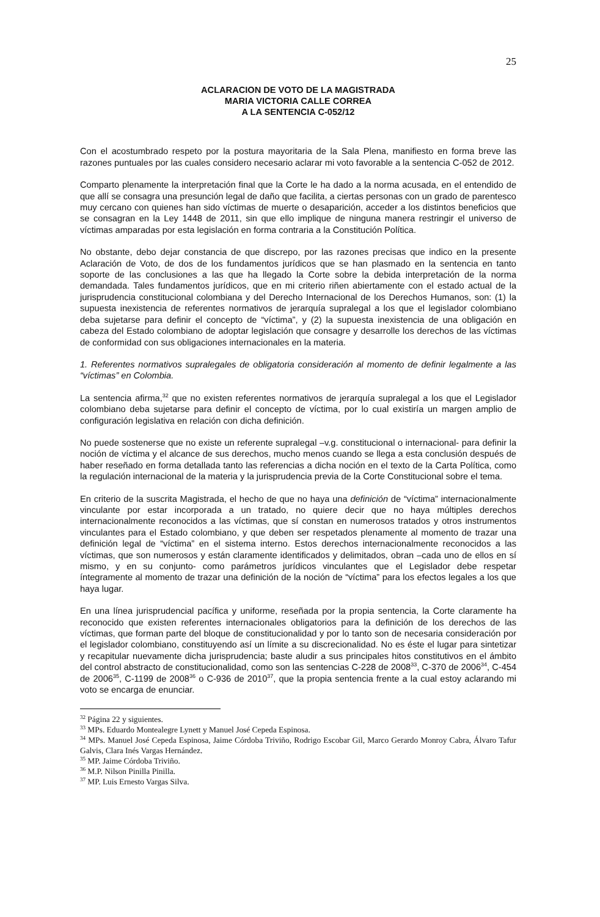25
ACLARACION DE VOTO DE LA MAGISTRADA
MARIA VICTORIA CALLE CORREA
A LA SENTENCIA C-052/12
Con el acostumbrado respeto por la postura mayoritaria de la Sala Plena, manifiesto en forma breve las razones puntuales por las cuales considero necesario aclarar mi voto favorable a la sentencia C-052 de 2012.
Comparto plenamente la interpretación final que la Corte le ha dado a la norma acusada, en el entendido de que allí se consagra una presunción legal de daño que facilita, a ciertas personas con un grado de parentesco muy cercano con quienes han sido víctimas de muerte o desaparición, acceder a los distintos beneficios que se consagran en la Ley 1448 de 2011, sin que ello implique de ninguna manera restringir el universo de víctimas amparadas por esta legislación en forma contraria a la Constitución Política.
No obstante, debo dejar constancia de que discrepo, por las razones precisas que indico en la presente Aclaración de Voto, de dos de los fundamentos jurídicos que se han plasmado en la sentencia en tanto soporte de las conclusiones a las que ha llegado la Corte sobre la debida interpretación de la norma demandada. Tales fundamentos jurídicos, que en mi criterio riñen abiertamente con el estado actual de la jurisprudencia constitucional colombiana y del Derecho Internacional de los Derechos Humanos, son: (1) la supuesta inexistencia de referentes normativos de jerarquía supralegal a los que el legislador colombiano deba sujetarse para definir el concepto de “víctima”, y (2) la supuesta inexistencia de una obligación en cabeza del Estado colombiano de adoptar legislación que consagre y desarrolle los derechos de las víctimas de conformidad con sus obligaciones internacionales en la materia.
1. Referentes normativos supralegales de obligatoria consideración al momento de definir legalmente a las “víctimas” en Colombia.
La sentencia afirma,<sup>32</sup> que no existen referentes normativos de jerarquía supralegal a los que el Legislador colombiano deba sujetarse para definir el concepto de víctima, por lo cual existiría un margen amplio de configuración legislativa en relación con dicha definición.
No puede sostenerse que no existe un referente supralegal –v.g. constitucional o internacional- para definir la noción de víctima y el alcance de sus derechos, mucho menos cuando se llega a esta conclusión después de haber reseñado en forma detallada tanto las referencias a dicha noción en el texto de la Carta Política, como la regulación internacional de la materia y la jurisprudencia previa de la Corte Constitucional sobre el tema.
En criterio de la suscrita Magistrada, el hecho de que no haya una definición de “víctima” internacionalmente vinculante por estar incorporada a un tratado, no quiere decir que no haya múltiples derechos internacionalmente reconocidos a las víctimas, que sí constan en numerosos tratados y otros instrumentos vinculantes para el Estado colombiano, y que deben ser respetados plenamente al momento de trazar una definición legal de “víctima” en el sistema interno. Estos derechos internacionalmente reconocidos a las víctimas, que son numerosos y están claramente identificados y delimitados, obran –cada uno de ellos en sí mismo, y en su conjunto- como parámetros jurídicos vinculantes que el Legislador debe respetar íntegramente al momento de trazar una definición de la noción de “víctima” para los efectos legales a los que haya lugar.
En una línea jurisprudencial pacífica y uniforme, reseñada por la propia sentencia, la Corte claramente ha reconocido que existen referentes internacionales obligatorios para la definición de los derechos de las víctimas, que forman parte del bloque de constitucionalidad y por lo tanto son de necesaria consideración por el legislador colombiano, constituyendo así un límite a su discrecionalidad. No es éste el lugar para sintetizar y recapitular nuevamente dicha jurisprudencia; baste aludir a sus principales hitos constitutivos en el ámbito del control abstracto de constitucionalidad, como son las sentencias C-228 de 2008<sup>33</sup>, C-370 de 2006<sup>34</sup>, C-454 de 2006<sup>35</sup>, C-1199 de 2008<sup>36</sup> o C-936 de 2010<sup>37</sup>, que la propia sentencia frente a la cual estoy aclarando mi voto se encarga de enunciar.
<sup>32</sup> Página 22 y siguientes.
<sup>33</sup> MPs. Eduardo Montealegre Lynett y Manuel José Cepeda Espinosa.
<sup>34</sup> MPs. Manuel José Cepeda Espinosa, Jaime Córdoba Triviño, Rodrigo Escobar Gil, Marco Gerardo Monroy Cabra, Álvaro Tafur Galvis, Clara Inés Vargas Hernández.
<sup>35</sup> MP. Jaime Córdoba Triviño.
<sup>36</sup> M.P. Nilson Pinilla Pinilla.
<sup>37</sup> MP. Luis Ernesto Vargas Silva.